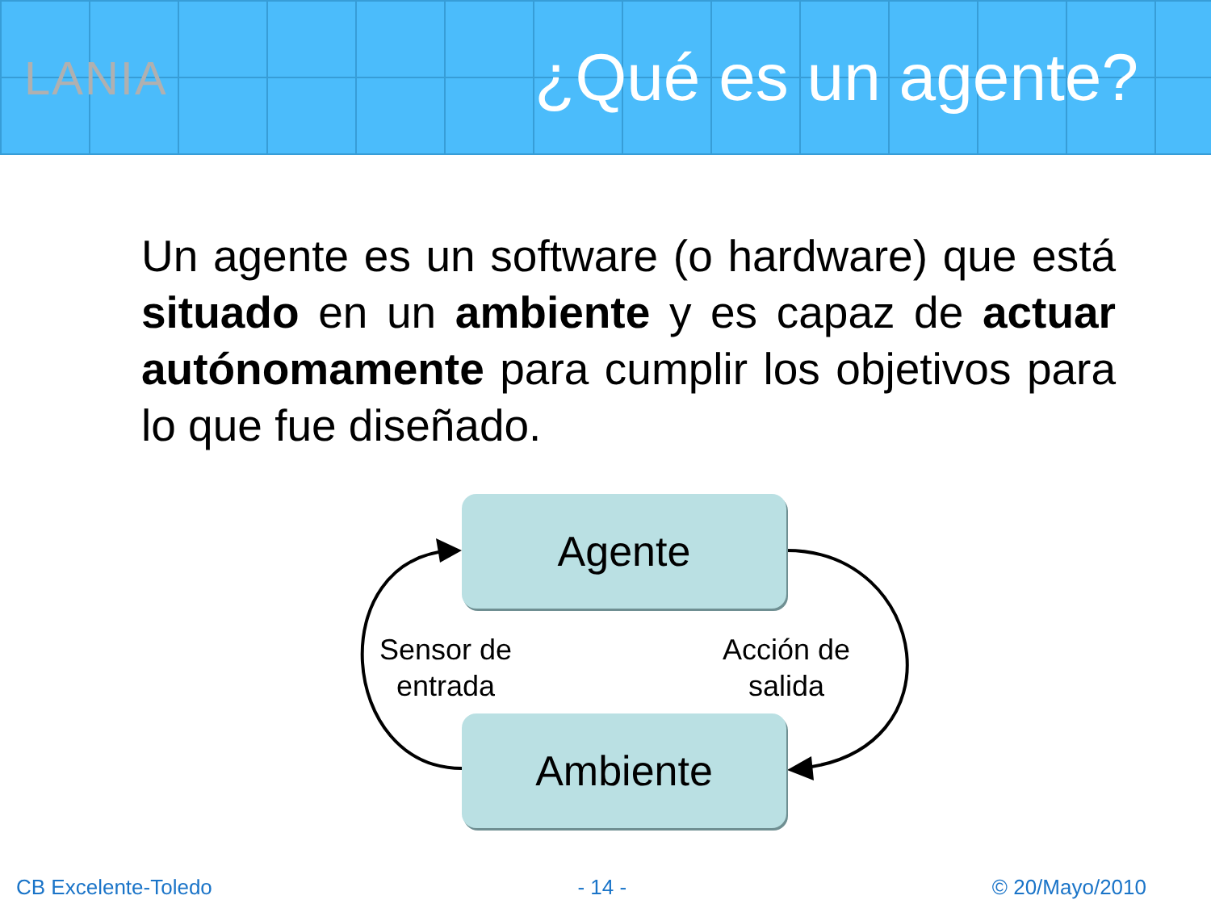LANIA
¿Qué es un agente?
Un agente es un software (o hardware) que está situado en un ambiente y es capaz de actuar autónomamente para cumplir los objetivos para lo que fue diseñado.
Agente
Sensor de
entrada
Acción de
salida
Ambiente
CB Excelente-Toledo - 14 - © 20/Mayo/2010